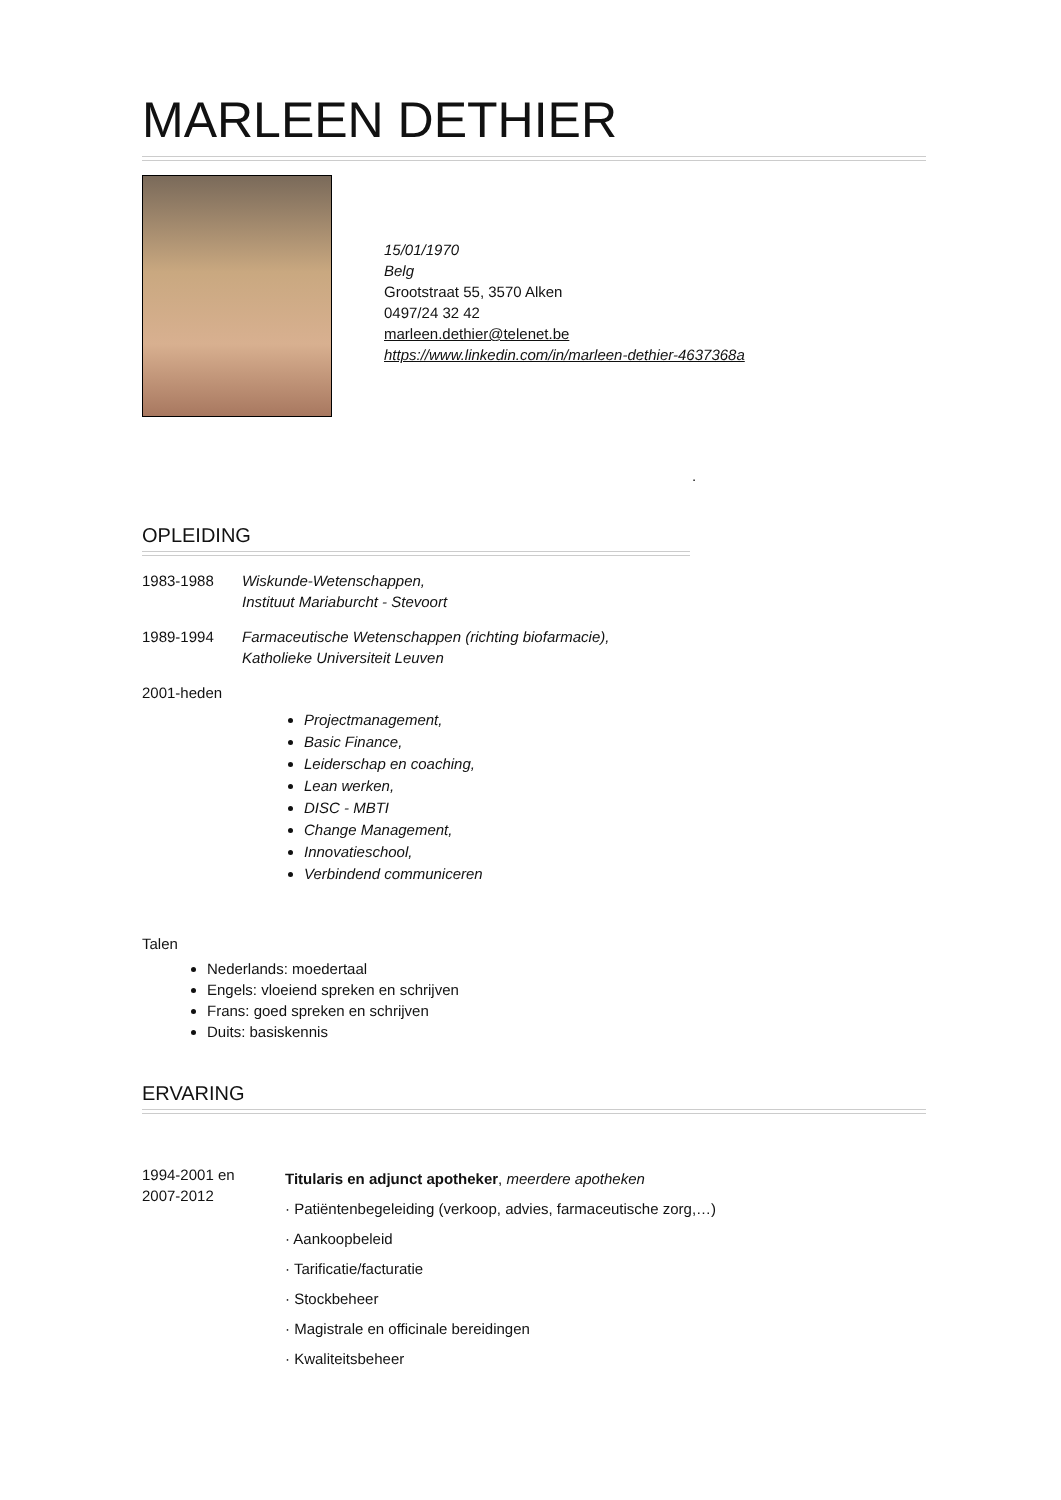MARLEEN DETHIER
15/01/1970
Belg
Grootstraat 55, 3570 Alken
0497/24 32 42
marleen.dethier@telenet.be
https://www.linkedin.com/in/marleen-dethier-4637368a
.
OPLEIDING
1983-1988 Wiskunde-Wetenschappen,
Instituut Mariaburcht - Stevoort
1989-1994 Farmaceutische Wetenschappen (richting biofarmacie),
Katholieke Universiteit Leuven
2001-heden
Projectmanagement,
Basic Finance,
Leiderschap en coaching,
Lean werken,
DISC - MBTI
Change Management,
Innovatieschool,
Verbindend communiceren
Talen
Nederlands: moedertaal
Engels: vloeiend spreken en schrijven
Frans: goed spreken en schrijven
Duits: basiskennis
ERVARING
1994-2001 en
2007-2012
Titularis en adjunct apotheker, meerdere apotheken
· Patiëntenbegeleiding (verkoop, advies, farmaceutische zorg,…)
· Aankoopbeleid
· Tarificatie/facturatie
· Stockbeheer
· Magistrale en officinale bereidingen
· Kwaliteitsbeheer